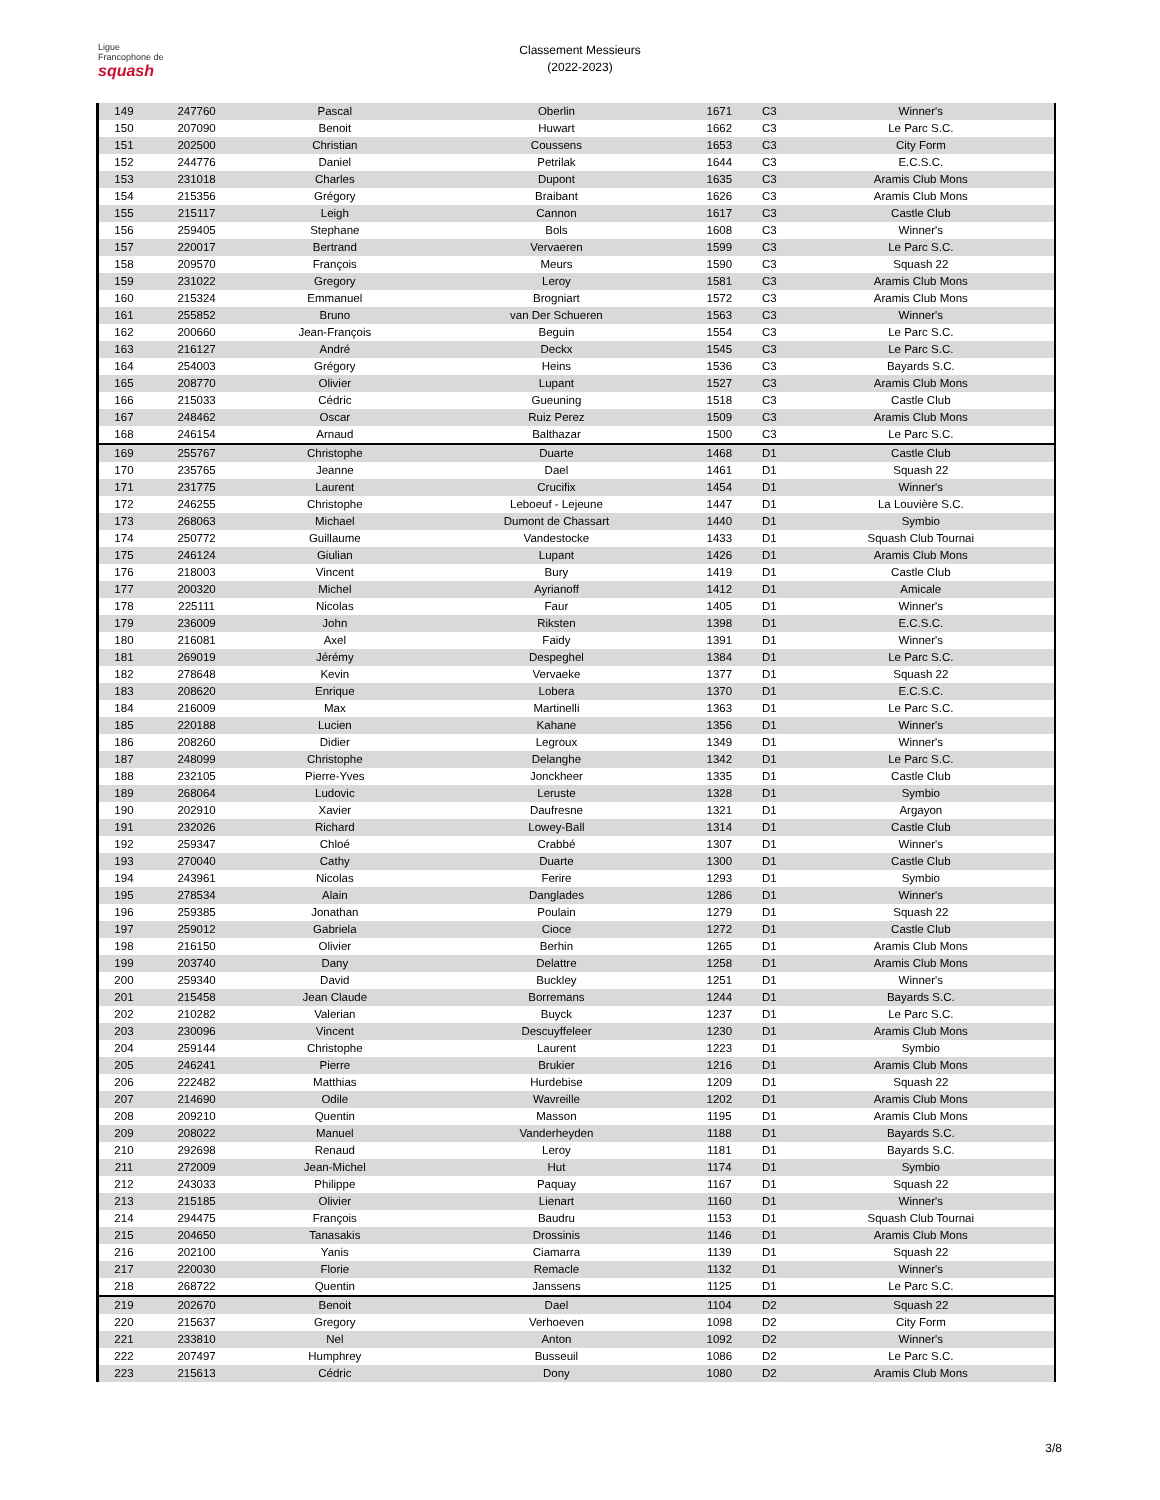Ligue
Francophone de
squash
Classement Messieurs
(2022-2023)
| 149 | 247760 | Pascal | Oberlin | 1671 | C3 | Winner's |
| 150 | 207090 | Benoit | Huwart | 1662 | C3 | Le Parc S.C. |
| 151 | 202500 | Christian | Coussens | 1653 | C3 | City Form |
| 152 | 244776 | Daniel | Petrilak | 1644 | C3 | E.C.S.C. |
| 153 | 231018 | Charles | Dupont | 1635 | C3 | Aramis Club Mons |
| 154 | 215356 | Grégory | Braibant | 1626 | C3 | Aramis Club Mons |
| 155 | 215117 | Leigh | Cannon | 1617 | C3 | Castle Club |
| 156 | 259405 | Stephane | Bols | 1608 | C3 | Winner's |
| 157 | 220017 | Bertrand | Vervaeren | 1599 | C3 | Le Parc S.C. |
| 158 | 209570 | François | Meurs | 1590 | C3 | Squash 22 |
| 159 | 231022 | Gregory | Leroy | 1581 | C3 | Aramis Club Mons |
| 160 | 215324 | Emmanuel | Brogniart | 1572 | C3 | Aramis Club Mons |
| 161 | 255852 | Bruno | van Der Schueren | 1563 | C3 | Winner's |
| 162 | 200660 | Jean-François | Beguin | 1554 | C3 | Le Parc S.C. |
| 163 | 216127 | André | Deckx | 1545 | C3 | Le Parc S.C. |
| 164 | 254003 | Grégory | Heins | 1536 | C3 | Bayards S.C. |
| 165 | 208770 | Olivier | Lupant | 1527 | C3 | Aramis Club Mons |
| 166 | 215033 | Cédric | Gueuning | 1518 | C3 | Castle Club |
| 167 | 248462 | Oscar | Ruiz Perez | 1509 | C3 | Aramis Club Mons |
| 168 | 246154 | Arnaud | Balthazar | 1500 | C3 | Le Parc S.C. |
| 169 | 255767 | Christophe | Duarte | 1468 | D1 | Castle Club |
| 170 | 235765 | Jeanne | Dael | 1461 | D1 | Squash 22 |
| 171 | 231775 | Laurent | Crucifix | 1454 | D1 | Winner's |
| 172 | 246255 | Christophe | Leboeuf - Lejeune | 1447 | D1 | La Louvière S.C. |
| 173 | 268063 | Michael | Dumont de Chassart | 1440 | D1 | Symbio |
| 174 | 250772 | Guillaume | Vandestocke | 1433 | D1 | Squash Club Tournai |
| 175 | 246124 | Giulian | Lupant | 1426 | D1 | Aramis Club Mons |
| 176 | 218003 | Vincent | Bury | 1419 | D1 | Castle Club |
| 177 | 200320 | Michel | Ayrianoff | 1412 | D1 | Amicale |
| 178 | 225111 | Nicolas | Faur | 1405 | D1 | Winner's |
| 179 | 236009 | John | Riksten | 1398 | D1 | E.C.S.C. |
| 180 | 216081 | Axel | Faidy | 1391 | D1 | Winner's |
| 181 | 269019 | Jérémy | Despeghel | 1384 | D1 | Le Parc S.C. |
| 182 | 278648 | Kevin | Vervaeke | 1377 | D1 | Squash 22 |
| 183 | 208620 | Enrique | Lobera | 1370 | D1 | E.C.S.C. |
| 184 | 216009 | Max | Martinelli | 1363 | D1 | Le Parc S.C. |
| 185 | 220188 | Lucien | Kahane | 1356 | D1 | Winner's |
| 186 | 208260 | Didier | Legroux | 1349 | D1 | Winner's |
| 187 | 248099 | Christophe | Delanghe | 1342 | D1 | Le Parc S.C. |
| 188 | 232105 | Pierre-Yves | Jonckheer | 1335 | D1 | Castle Club |
| 189 | 268064 | Ludovic | Leruste | 1328 | D1 | Symbio |
| 190 | 202910 | Xavier | Daufresne | 1321 | D1 | Argayon |
| 191 | 232026 | Richard | Lowey-Ball | 1314 | D1 | Castle Club |
| 192 | 259347 | Chloé | Crabbé | 1307 | D1 | Winner's |
| 193 | 270040 | Cathy | Duarte | 1300 | D1 | Castle Club |
| 194 | 243961 | Nicolas | Ferire | 1293 | D1 | Symbio |
| 195 | 278534 | Alain | Danglades | 1286 | D1 | Winner's |
| 196 | 259385 | Jonathan | Poulain | 1279 | D1 | Squash 22 |
| 197 | 259012 | Gabriela | Cioce | 1272 | D1 | Castle Club |
| 198 | 216150 | Olivier | Berhin | 1265 | D1 | Aramis Club Mons |
| 199 | 203740 | Dany | Delattre | 1258 | D1 | Aramis Club Mons |
| 200 | 259340 | David | Buckley | 1251 | D1 | Winner's |
| 201 | 215458 | Jean Claude | Borremans | 1244 | D1 | Bayards S.C. |
| 202 | 210282 | Valerian | Buyck | 1237 | D1 | Le Parc S.C. |
| 203 | 230096 | Vincent | Descuyffeleer | 1230 | D1 | Aramis Club Mons |
| 204 | 259144 | Christophe | Laurent | 1223 | D1 | Symbio |
| 205 | 246241 | Pierre | Brukier | 1216 | D1 | Aramis Club Mons |
| 206 | 222482 | Matthias | Hurdebise | 1209 | D1 | Squash 22 |
| 207 | 214690 | Odile | Wavreille | 1202 | D1 | Aramis Club Mons |
| 208 | 209210 | Quentin | Masson | 1195 | D1 | Aramis Club Mons |
| 209 | 208022 | Manuel | Vanderheyden | 1188 | D1 | Bayards S.C. |
| 210 | 292698 | Renaud | Leroy | 1181 | D1 | Bayards S.C. |
| 211 | 272009 | Jean-Michel | Hut | 1174 | D1 | Symbio |
| 212 | 243033 | Philippe | Paquay | 1167 | D1 | Squash 22 |
| 213 | 215185 | Olivier | Lienart | 1160 | D1 | Winner's |
| 214 | 294475 | François | Baudru | 1153 | D1 | Squash Club Tournai |
| 215 | 204650 | Tanasakis | Drossinis | 1146 | D1 | Aramis Club Mons |
| 216 | 202100 | Yanis | Ciamarra | 1139 | D1 | Squash 22 |
| 217 | 220030 | Florie | Remacle | 1132 | D1 | Winner's |
| 218 | 268722 | Quentin | Janssens | 1125 | D1 | Le Parc S.C. |
| 219 | 202670 | Benoit | Dael | 1104 | D2 | Squash 22 |
| 220 | 215637 | Gregory | Verhoeven | 1098 | D2 | City Form |
| 221 | 233810 | Nel | Anton | 1092 | D2 | Winner's |
| 222 | 207497 | Humphrey | Busseuil | 1086 | D2 | Le Parc S.C. |
| 223 | 215613 | Cédric | Dony | 1080 | D2 | Aramis Club Mons |
3/8